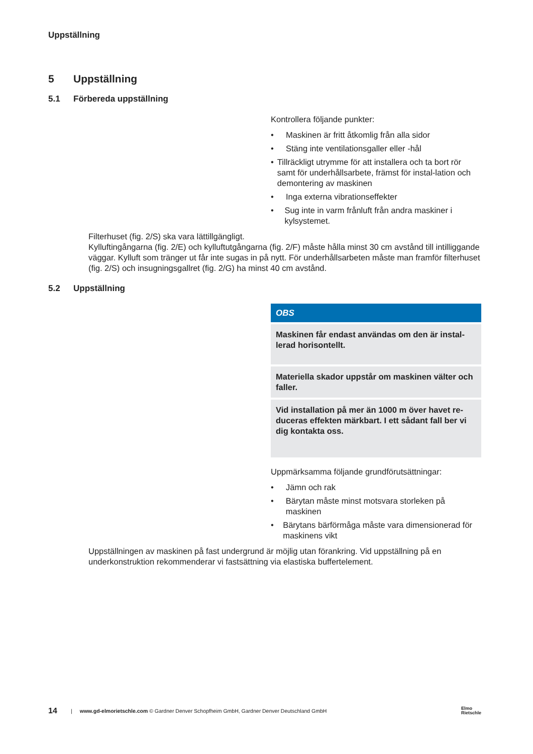Uppställning
5 Uppställning
5.1 Förbereda uppställning
Kontrollera följande punkter:
• Maskinen är fritt åtkomlig från alla sidor
• Stäng inte ventilationsgaller eller -hål
• Tillräckligt utrymme för att installera och ta bort rör samt för underhållsarbete, främst för instal-lation och demontering av maskinen
• Inga externa vibrationseffekter
• Sug inte in varm frånluft från andra maskiner i kylsystemet.
Filterhuset (fig. 2/S) ska vara lättillgängligt.
Kylluftingångarna (fig. 2/E) och kylluftutgångarna (fig. 2/F) måste hålla minst 30 cm avstånd till intilliggande väggar. Kylluft som tränger ut får inte sugas in på nytt. För underhållsarbeten måste man framför filterhuset (fig. 2/S) och insugningsgallret (fig. 2/G) ha minst 40 cm avstånd.
5.2 Uppställning
OBS
Maskinen får endast användas om den är instal-lerad horisontellt.
Materiella skador uppstår om maskinen välter och faller.
Vid installation på mer än 1000 m över havet re-duceras effekten märkbart. I ett sådant fall ber vi dig kontakta oss.
Uppmärksamma följande grundförutsättningar:
• Jämn och rak
• Bärytan måste minst motsvara storleken på maskinen
• Bärytans bärförmåga måste vara dimensionerad för maskinens vikt
Uppställningen av maskinen på fast undergrund är möjlig utan förankring. Vid uppställning på en underkonstruktion rekommenderar vi fastsättning via elastiska buffertelement.
14 | www.gd-elmorietschle.com © Gardner Denver Schopfheim GmbH, Gardner Denver Deutschland GmbH Elmo
Rietschle